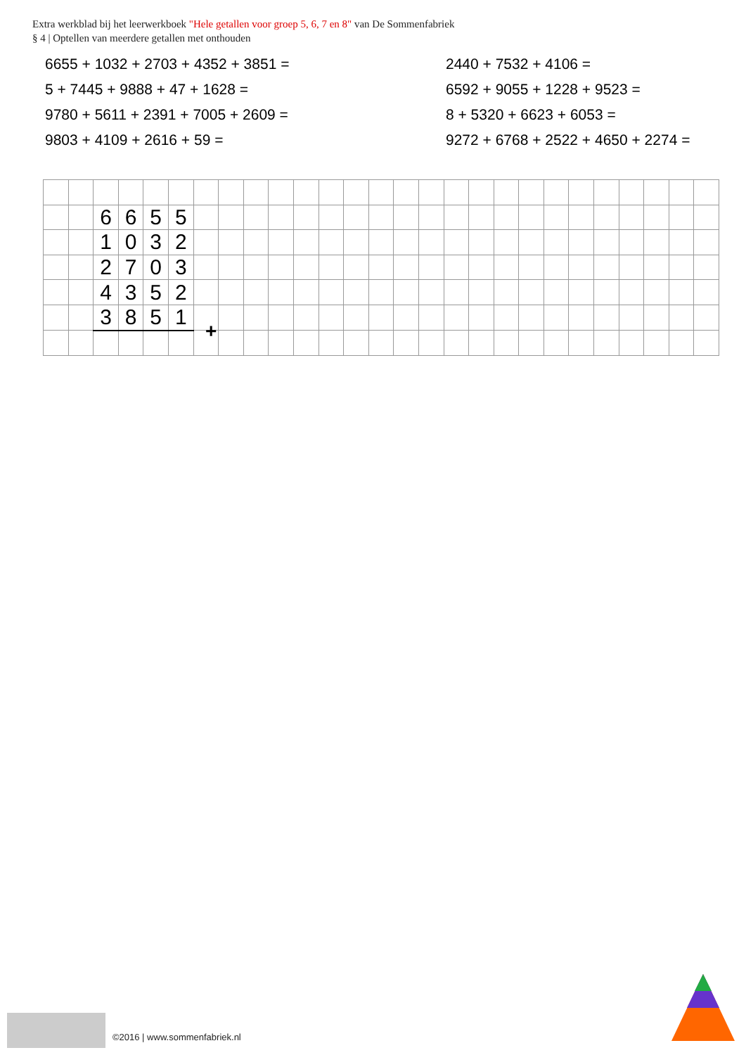Extra werkblad bij het leerwerkboek "Hele getallen voor groep 5, 6, 7 en 8" van De Sommenfabriek
§ 4 | Optellen van meerdere getallen met onthouden
6655 + 1032 + 2703 + 4352 + 3851 =
2440 + 7532 + 4106 =
5 + 7445 + 9888 + 47 + 1628 =
6592 + 9055 + 1228 + 9523 =
9780 + 5611 + 2391 + 7005 + 2609 =
8 + 5320 + 6623 + 6053 =
9803 + 4109 + 2616 + 59 =
9272 + 6768 + 2522 + 4650 + 2274 =
| | | 6 | 6 | 5 | 5 | | | | | | | | | | | | | | | | | | | | | |
| | | 1 | 0 | 3 | 2 | | | | | | | | | | | | | | | | | | | | | |
| | | 2 | 7 | 0 | 3 | | | | | | | | | | | | | | | | | | | | | |
| | | 4 | 3 | 5 | 2 | | | | | | | | | | | | | | | | | | | | | |
| | | 3 | 8 | 5 | 1 | | | | | | | | | | | | | | | | | | | | | |
+
©2016 | www.sommenfabriek.nl